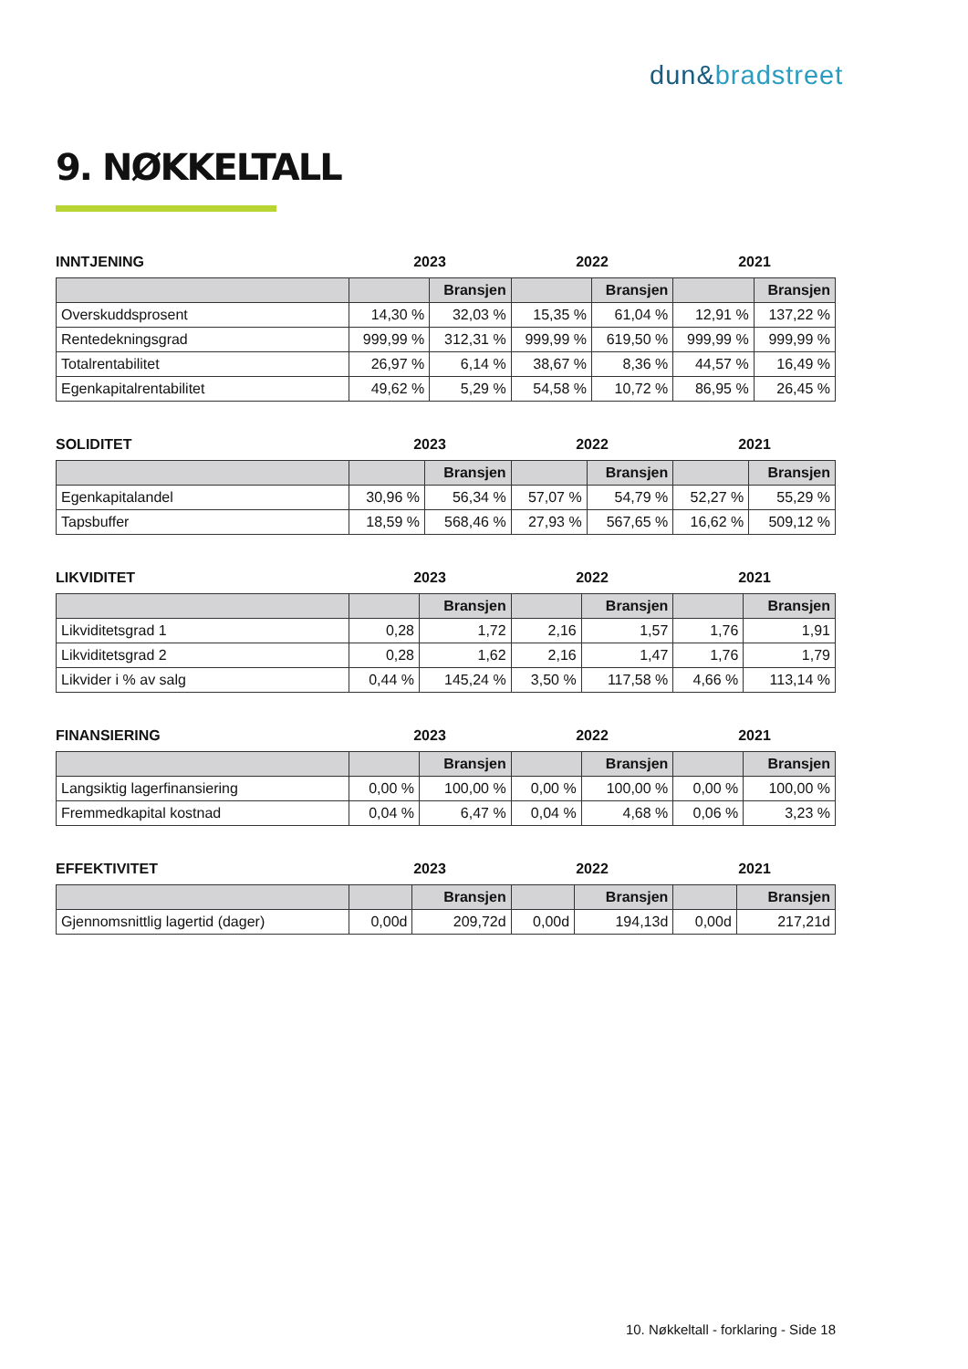dun&bradstreet
9. NØKKELTALL
INNTJENING 2023 2022 2021
| | | Bransjen | | Bransjen | | Bransjen |
| --- | --- | --- | --- | --- | --- | --- |
| Overskuddsprosent | 14,30 % | 32,03 % | 15,35 % | 61,04 % | 12,91 % | 137,22 % |
| Rentedekningsgrad | 999,99 % | 312,31 % | 999,99 % | 619,50 % | 999,99 % | 999,99 % |
| Totalrentabilitet | 26,97 % | 6,14 % | 38,67 % | 8,36 % | 44,57 % | 16,49 % |
| Egenkapitalrentabilitet | 49,62 % | 5,29 % | 54,58 % | 10,72 % | 86,95 % | 26,45 % |
SOLIDITET 2023 2022 2021
| | | Bransjen | | Bransjen | | Bransjen |
| --- | --- | --- | --- | --- | --- | --- |
| Egenkapitalandel | 30,96 % | 56,34 % | 57,07 % | 54,79 % | 52,27 % | 55,29 % |
| Tapsbuffer | 18,59 % | 568,46 % | 27,93 % | 567,65 % | 16,62 % | 509,12 % |
LIKVIDITET 2023 2022 2021
| | | Bransjen | | Bransjen | | Bransjen |
| --- | --- | --- | --- | --- | --- | --- |
| Likviditetsgrad 1 | 0,28 | 1,72 | 2,16 | 1,57 | 1,76 | 1,91 |
| Likviditetsgrad 2 | 0,28 | 1,62 | 2,16 | 1,47 | 1,76 | 1,79 |
| Likvider i % av salg | 0,44 % | 145,24 % | 3,50 % | 117,58 % | 4,66 % | 113,14 % |
FINANSIERING 2023 2022 2021
| | | Bransjen | | Bransjen | | Bransjen |
| --- | --- | --- | --- | --- | --- | --- |
| Langsiktig lagerfinansiering | 0,00 % | 100,00 % | 0,00 % | 100,00 % | 0,00 % | 100,00 % |
| Fremmedkapital kostnad | 0,04 % | 6,47 % | 0,04 % | 4,68 % | 0,06 % | 3,23 % |
EFFEKTIVITET 2023 2022 2021
| | | Bransjen | | Bransjen | | Bransjen |
| --- | --- | --- | --- | --- | --- | --- |
| Gjennomsnittlig lagertid (dager) | 0,00d | 209,72d | 0,00d | 194,13d | 0,00d | 217,21d |
10. Nøkkeltall - forklaring - Side 18